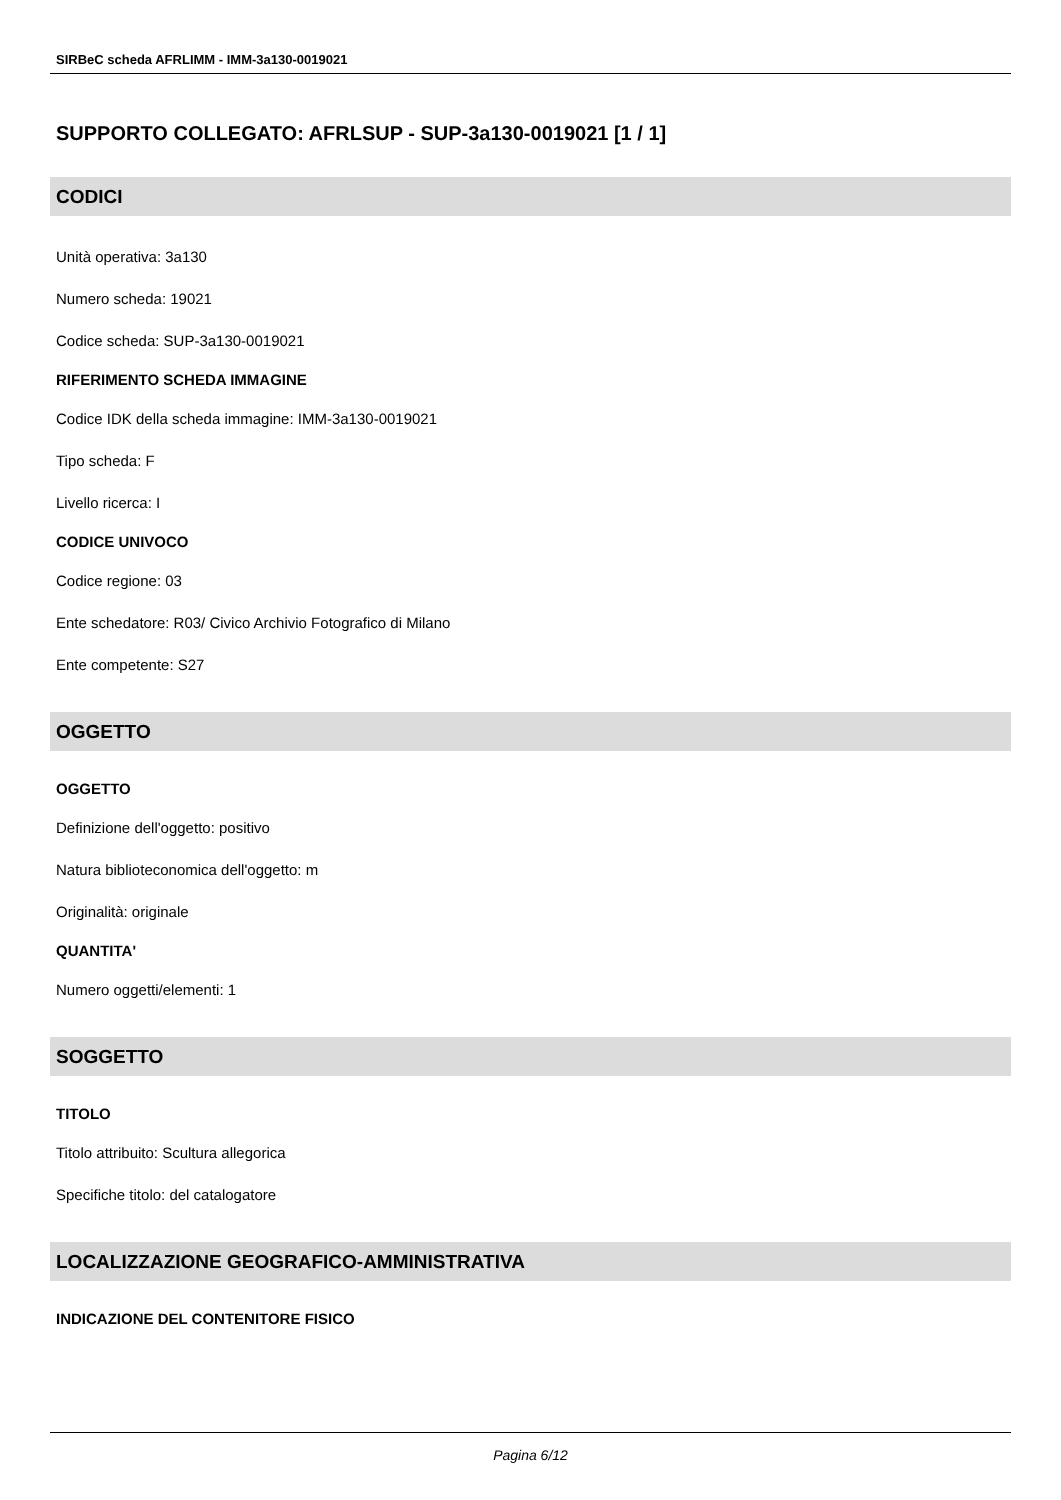SIRBeC scheda AFRLIMM - IMM-3a130-0019021
SUPPORTO COLLEGATO: AFRLSUP - SUP-3a130-0019021 [1 / 1]
CODICI
Unità operativa: 3a130
Numero scheda: 19021
Codice scheda: SUP-3a130-0019021
RIFERIMENTO SCHEDA IMMAGINE
Codice IDK della scheda immagine: IMM-3a130-0019021
Tipo scheda: F
Livello ricerca: I
CODICE UNIVOCO
Codice regione: 03
Ente schedatore: R03/ Civico Archivio Fotografico di Milano
Ente competente: S27
OGGETTO
OGGETTO
Definizione dell'oggetto: positivo
Natura biblioteconomica dell'oggetto: m
Originalità: originale
QUANTITA'
Numero oggetti/elementi: 1
SOGGETTO
TITOLO
Titolo attribuito: Scultura allegorica
Specifiche titolo: del catalogatore
LOCALIZZAZIONE GEOGRAFICO-AMMINISTRATIVA
INDICAZIONE DEL CONTENITORE FISICO
Pagina 6/12